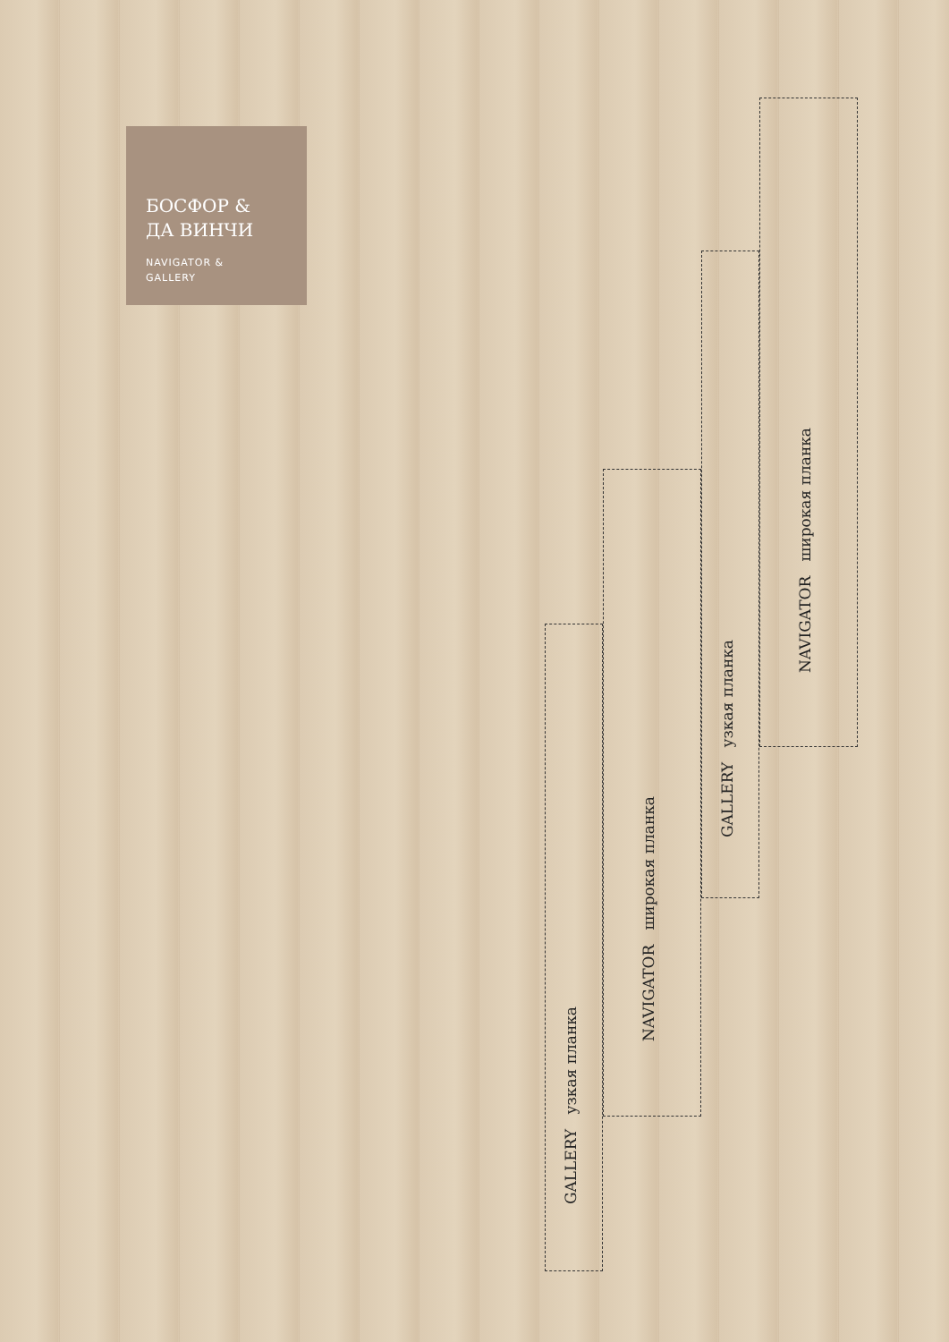БОСФОР &
ДА ВИНЧИ
NAVIGATOR &
GALLERY
GALLERY узкая планка
NAVIGATOR широкая планка
GALLERY узкая планка
NAVIGATOR широкая планка